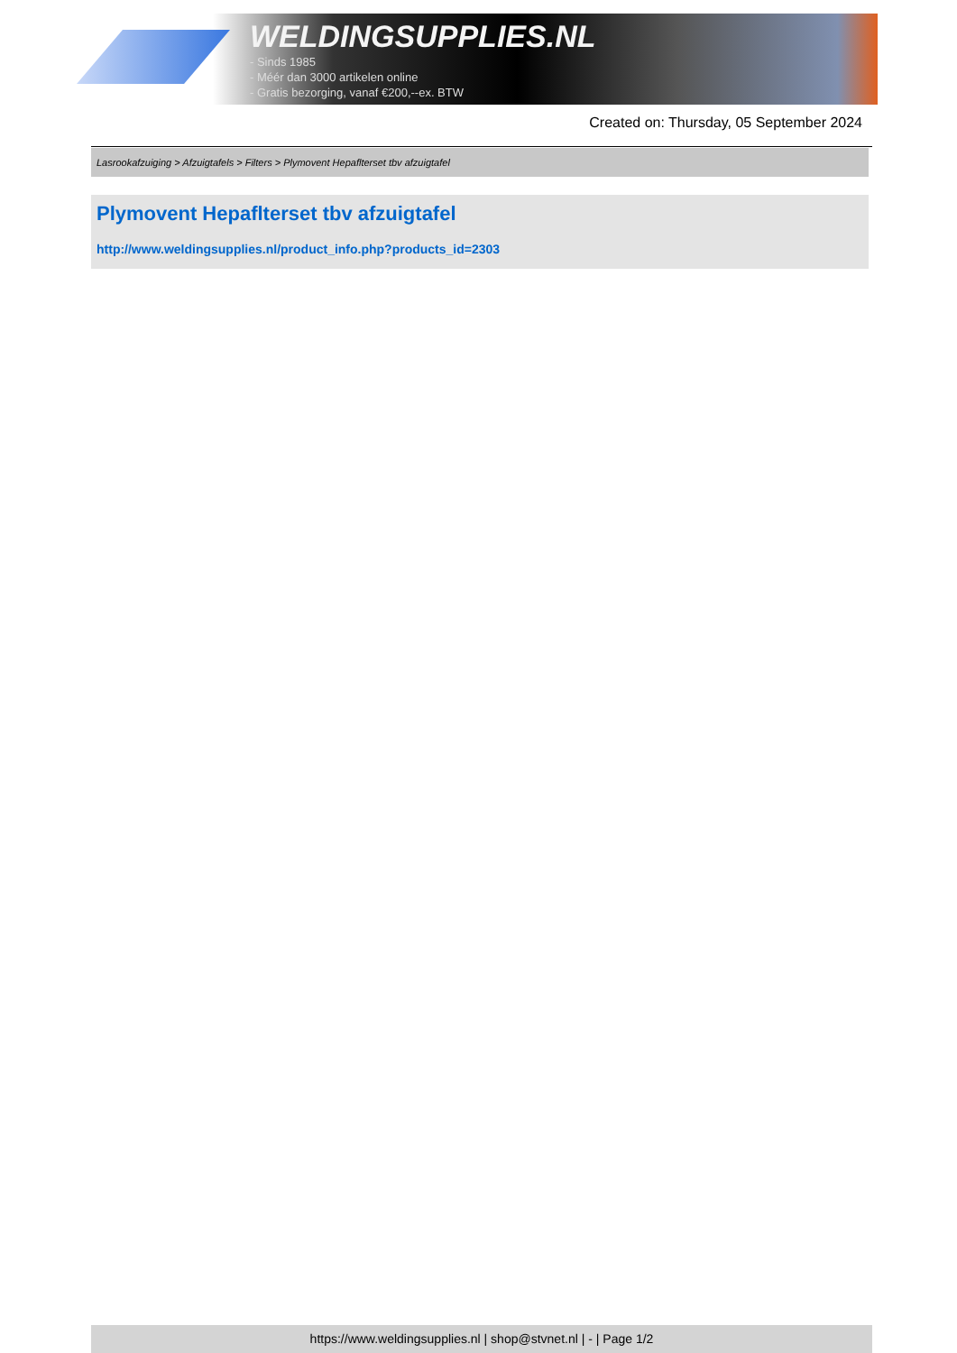WELDINGSUPPLIES.NL
- Sinds 1985
- Méér dan 3000 artikelen online
- Gratis bezorging, vanaf €200,--ex. BTW
Created on: Thursday, 05 September 2024
Lasrookafzuiging > Afzuigtafels > Filters > Plymovent Hepaflterset tbv afzuigtafel
Plymovent Hepaflterset tbv afzuigtafel
http://www.weldingsupplies.nl/product_info.php?products_id=2303
https://www.weldingsupplies.nl | shop@stvnet.nl | - | Page 1/2